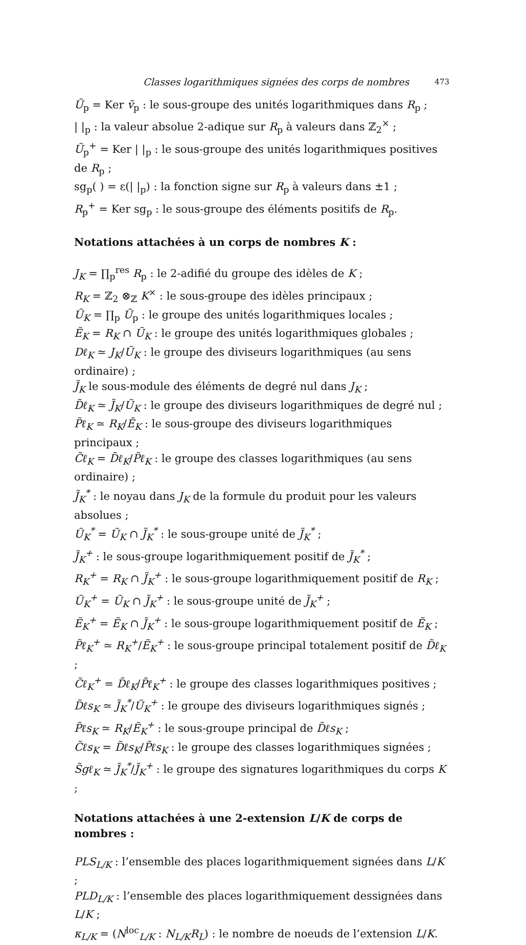Classes logarithmiques signées des corps de nombres 473
Ũ<sub>p</sub> = Ker ṽ<sub>p</sub> : le sous-groupe des unités logarithmiques dans R<sub>p</sub> ;
| |<sub>p</sub> : la valeur absolue 2-adique sur R<sub>p</sub> à valeurs dans ℤ<sub>2</sub><sup>×</sup> ;
Ũ<sub>p</sub><sup>+</sup> = Ker | |<sub>p</sub> : le sous-groupe des unités logarithmiques positives de R<sub>p</sub> ;
sg<sub>p</sub>( ) = ε(| |<sub>p</sub>) : la fonction signe sur R<sub>p</sub> à valeurs dans ±1 ;
R<sub>p</sub><sup>+</sup> = Ker sg<sub>p</sub> : le sous-groupe des éléments positifs de R<sub>p</sub>.
Notations attachées à un corps de nombres K :
J<sub>K</sub> = ∏<sub>p</sub><sup>res</sup> R<sub>p</sub> : le 2-adifié du groupe des idèles de K ;
R<sub>K</sub> = ℤ<sub>2</sub> ⊗<sub>ℤ</sub> K<sup>×</sup> : le sous-groupe des idèles principaux ;
Ũ<sub>K</sub> = ∏<sub>p</sub> Ũ<sub>p</sub> : le groupe des unités logarithmiques locales ;
Ẽ<sub>K</sub> = R<sub>K</sub> ∩ Ũ<sub>K</sub> : le groupe des unités logarithmiques globales ;
Dℓ<sub>K</sub> ≃ J<sub>K</sub>/Ũ<sub>K</sub> : le groupe des diviseurs logarithmiques (au sens ordinaire) ;
J̃<sub>K</sub> le sous-module des éléments de degré nul dans J<sub>K</sub> ;
D̃ℓ<sub>K</sub> ≃ J̃<sub>K</sub>/Ũ<sub>K</sub> : le groupe des diviseurs logarithmiques de degré nul ;
P̃ℓ<sub>K</sub> ≃ R<sub>K</sub>/Ẽ<sub>K</sub> : le sous-groupe des diviseurs logarithmiques principaux ;
C̃ℓ<sub>K</sub> = D̃ℓ<sub>K</sub>/P̃ℓ<sub>K</sub> : le groupe des classes logarithmiques (au sens ordinaire) ;
J̃<sub>K</sub><sup>*</sup> : le noyau dans J<sub>K</sub> de la formule du produit pour les valeurs absolues ;
Ũ<sub>K</sub><sup>*</sup> = Ũ<sub>K</sub> ∩ J̃<sub>K</sub><sup>*</sup> : le sous-groupe unité de J̃<sub>K</sub><sup>*</sup> ;
J̃<sub>K</sub><sup>+</sup> : le sous-groupe logarithmiquement positif de J̃<sub>K</sub><sup>*</sup> ;
R<sub>K</sub><sup>+</sup> = R<sub>K</sub> ∩ J̃<sub>K</sub><sup>+</sup> : le sous-groupe logarithmiquement positif de R<sub>K</sub> ;
Ũ<sub>K</sub><sup>+</sup> = Ũ<sub>K</sub> ∩ J̃<sub>K</sub><sup>+</sup> : le sous-groupe unité de J̃<sub>K</sub><sup>+</sup> ;
Ẽ<sub>K</sub><sup>+</sup> = Ẽ<sub>K</sub> ∩ J̃<sub>K</sub><sup>+</sup> : le sous-groupe logarithmiquement positif de Ẽ<sub>K</sub> ;
P̃ℓ<sub>K</sub><sup>+</sup> ≃ R<sub>K</sub><sup>+</sup>/Ẽ<sub>K</sub><sup>+</sup> : le sous-groupe principal totalement positif de D̃ℓ<sub>K</sub> ;
C̃ℓ<sub>K</sub><sup>+</sup> = D̃ℓ<sub>K</sub>/P̃ℓ<sub>K</sub><sup>+</sup> : le groupe des classes logarithmiques positives ;
D̃ℓs<sub>K</sub> ≃ J̃<sub>K</sub><sup>*</sup>/Ũ<sub>K</sub><sup>+</sup> : le groupe des diviseurs logarithmiques signés ;
P̃ℓs<sub>K</sub> ≃ R<sub>K</sub>/Ẽ<sub>K</sub><sup>+</sup> : le sous-groupe principal de D̃ℓs<sub>K</sub> ;
C̃ℓs<sub>K</sub> = D̃ℓs<sub>K</sub>/P̃ℓs<sub>K</sub> : le groupe des classes logarithmiques signées ;
S̃gℓ<sub>K</sub> ≃ J̃<sub>K</sub><sup>*</sup>/J̃<sub>K</sub><sup>+</sup> : le groupe des signatures logarithmiques du corps K ;
Notations attachées à une 2-extension L/K de corps de nombres :
PLS<sub>L/K</sub> : l’ensemble des places logarithmiquement signées dans L/K ;
PLD<sub>L/K</sub> : l’ensemble des places logarithmiquement dessignées dans L/K ;
κ<sub>L/K</sub> = (N<sup>loc</sup><sub>L/K</sub> : N<sub>L/K</sub>R<sub>L</sub>) : le nombre de noeuds de l’extension L/K.